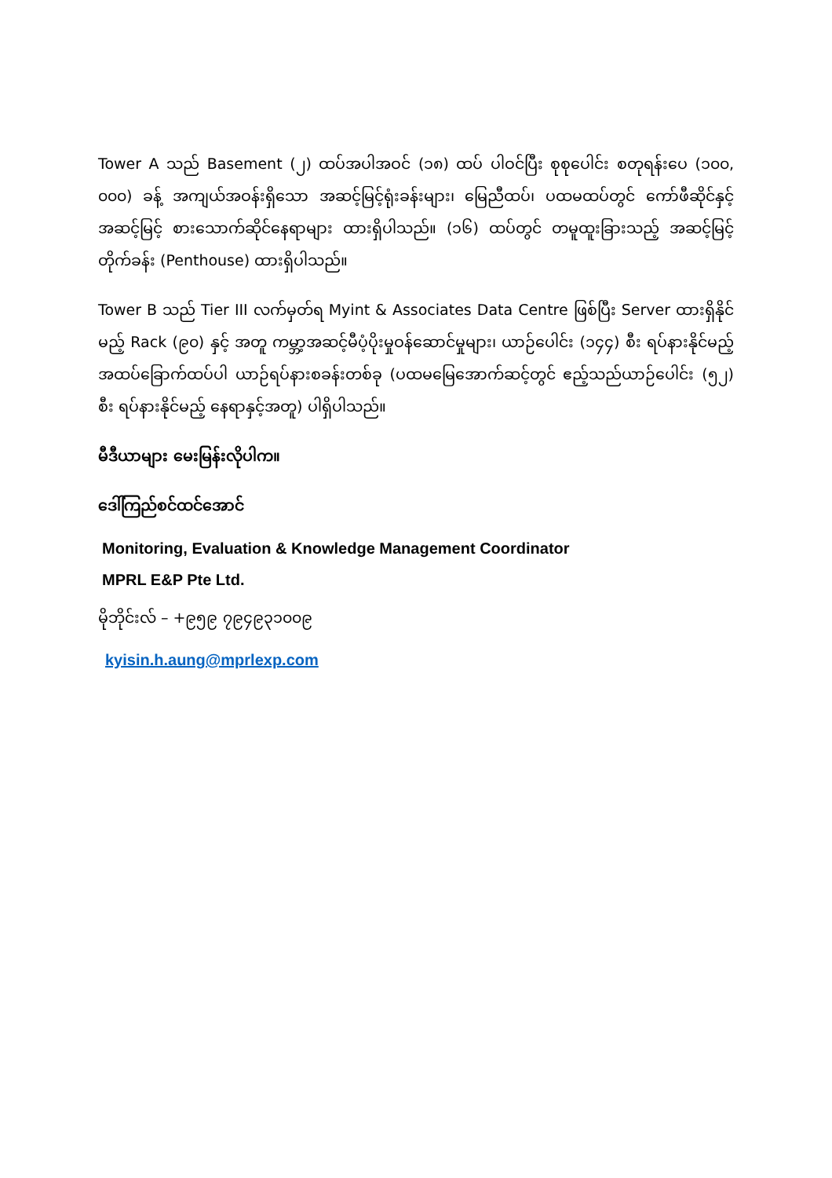Tower A သည် Basement (၂) ထပ်အပါအဝင် (၁၈) ထပ် ပါဝင်ပြီး စုစုပေါင်း စတုရန်းပေ (၁၀၀, ၀၀၀) ခန့် အကျယ်အဝန်းရှိသော အဆင့်မြင့်ရုံးခန်းများ၊ မြေညီထပ်၊ ပထမထပ်တွင် ကော်ဖီဆိုင်နှင့် အဆင့်မြင့် စားသောက်ဆိုင်နေရာများ ထားရှိပါသည်။ (၁၆) ထပ်တွင် တမူထူးခြားသည့် အဆင့်မြင့်တိုက်ခန်း (Penthouse) ထားရှိပါသည်။
Tower B သည် Tier III လက်မှတ်ရ Myint & Associates Data Centre ဖြစ်ပြီး Server ထားရှိနိုင်မည့် Rack (၉၀) နှင့် အတူ ကမ္ဘာ့အဆင့်မီပံ့ပိုးမှုဝန်ဆောင်မှုများ၊ ယာဉ်ပေါင်း (၁၄၄) စီး ရပ်နားနိုင်မည့် အထပ်ခြောက်ထပ်ပါ ယာဉ်ရပ်နားစခန်းတစ်ခု (ပထမမြေအောက်ဆင့်တွင် ဧည့်သည်ယာဉ်ပေါင်း (၅၂) စီး ရပ်နားနိုင်မည့် နေရာနှင့်အတူ) ပါရှိပါသည်။
မီဒီယာများ မေးမြန်းလိုပါက။
ဒေါ်ကြည်စင်ထင်အောင်
Monitoring, Evaluation & Knowledge Management Coordinator
MPRL E&P Pte Ltd.
မိုဘိုင်းလ် – +၉၅၉ ၇၉၄၉၃၁၀၀၉
kyisin.h.aung@mprlexp.com